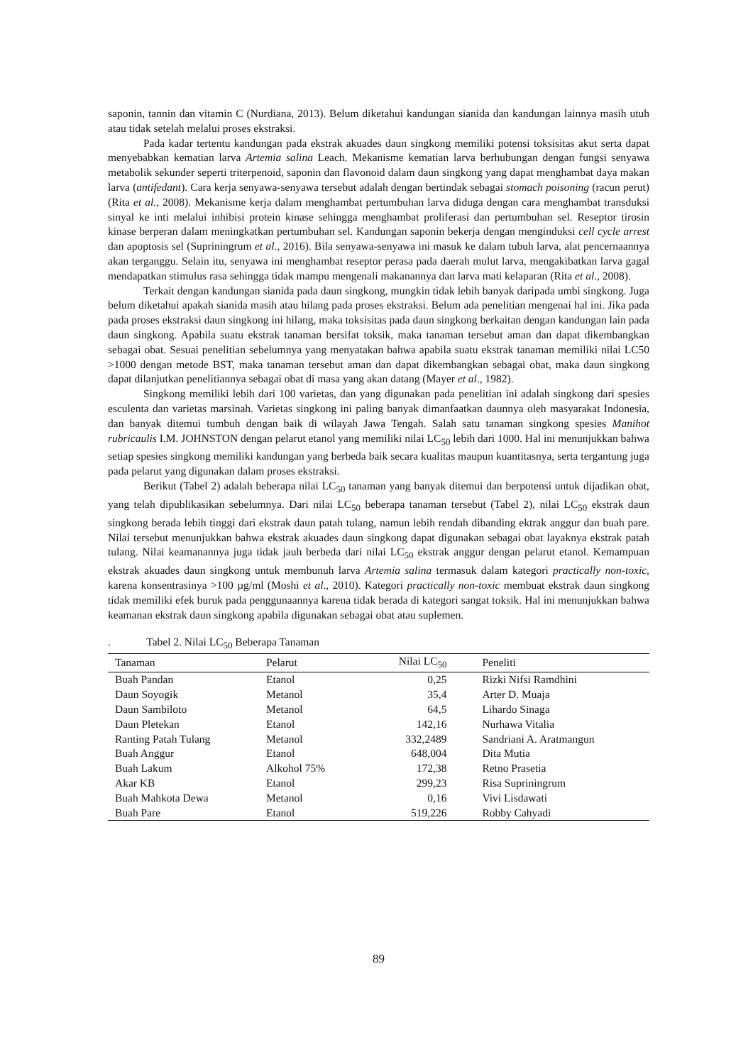saponin, tannin dan vitamin C (Nurdiana, 2013). Belum diketahui kandungan sianida dan kandungan lainnya masih utuh atau tidak setelah melalui proses ekstraksi.
Pada kadar tertentu kandungan pada ekstrak akuades daun singkong memiliki potensi toksisitas akut serta dapat menyebabkan kematian larva Artemia salina Leach. Mekanisme kematian larva berhubungan dengan fungsi senyawa metabolik sekunder seperti triterpenoid, saponin dan flavonoid dalam daun singkong yang dapat menghambat daya makan larva (antifedant). Cara kerja senyawa-senyawa tersebut adalah dengan bertindak sebagai stomach poisoning (racun perut) (Rita et al., 2008). Mekanisme kerja dalam menghambat pertumbuhan larva diduga dengan cara menghambat transduksi sinyal ke inti melalui inhibisi protein kinase sehingga menghambat proliferasi dan pertumbuhan sel. Reseptor tirosin kinase berperan dalam meningkatkan pertumbuhan sel. Kandungan saponin bekerja dengan menginduksi cell cycle arrest dan apoptosis sel (Supriningrum et al., 2016). Bila senyawa-senyawa ini masuk ke dalam tubuh larva, alat pencernaannya akan terganggu. Selain itu, senyawa ini menghambat reseptor perasa pada daerah mulut larva, mengakibatkan larva gagal mendapatkan stimulus rasa sehingga tidak mampu mengenali makanannya dan larva mati kelaparan (Rita et al., 2008).
Terkait dengan kandungan sianida pada daun singkong, mungkin tidak lebih banyak daripada umbi singkong. Juga belum diketahui apakah sianida masih atau hilang pada proses ekstraksi. Belum ada penelitian mengenai hal ini. Jika pada pada proses ekstraksi daun singkong ini hilang, maka toksisitas pada daun singkong berkaitan dengan kandungan lain pada daun singkong. Apabila suatu ekstrak tanaman bersifat toksik, maka tanaman tersebut aman dan dapat dikembangkan sebagai obat. Sesuai penelitian sebelumnya yang menyatakan bahwa apabila suatu ekstrak tanaman memiliki nilai LC50 >1000 dengan metode BST, maka tanaman tersebut aman dan dapat dikembangkan sebagai obat, maka daun singkong dapat dilanjutkan penelitiannya sebagai obat di masa yang akan datang (Mayer et al., 1982).
Singkong memiliki lebih dari 100 varietas, dan yang digunakan pada penelitian ini adalah singkong dari spesies esculenta dan varietas marsinah. Varietas singkong ini paling banyak dimanfaatkan daunnya oleh masyarakat Indonesia, dan banyak ditemui tumbuh dengan baik di wilayah Jawa Tengah. Salah satu tanaman singkong spesies Manihot rubricaulis I.M. JOHNSTON dengan pelarut etanol yang memiliki nilai LC<sub>50</sub> lebih dari 1000. Hal ini menunjukkan bahwa setiap spesies singkong memiliki kandungan yang berbeda baik secara kualitas maupun kuantitasnya, serta tergantung juga pada pelarut yang digunakan dalam proses ekstraksi.
Berikut (Tabel 2) adalah beberapa nilai LC<sub>50</sub> tanaman yang banyak ditemui dan berpotensi untuk dijadikan obat, yang telah dipublikasikan sebelumnya. Dari nilai LC<sub>50</sub> beberapa tanaman tersebut (Tabel 2), nilai LC<sub>50</sub> ekstrak daun singkong berada lebih tinggi dari ekstrak daun patah tulang, namun lebih rendah dibanding ektrak anggur dan buah pare. Nilai tersebut menunjukkan bahwa ekstrak akuades daun singkong dapat digunakan sebagai obat layaknya ekstrak patah tulang. Nilai keamanannya juga tidak jauh berbeda dari nilai LC<sub>50</sub> ekstrak anggur dengan pelarut etanol. Kemampuan ekstrak akuades daun singkong untuk membunuh larva Artemia salina termasuk dalam kategori practically non-toxic, karena konsentrasinya >100 µg/ml (Moshi et al., 2010). Kategori practically non-toxic membuat ekstrak daun singkong tidak memiliki efek buruk pada penggunaannya karena tidak berada di kategori sangat toksik. Hal ini menunjukkan bahwa keamanan ekstrak daun singkong apabila digunakan sebagai obat atau suplemen.
. Tabel 2. Nilai LC<sub>50</sub> Beberapa Tanaman
| Tanaman | Pelarut | Nilai LC<sub>50</sub> | Peneliti |
| --- | --- | --- | --- |
| Buah Pandan | Etanol | 0,25 | Rizki Nifsi Ramdhini |
| Daun Soyogik | Metanol | 35,4 | Arter D. Muaja |
| Daun Sambiloto | Metanol | 64,5 | Lihardo Sinaga |
| Daun Pletekan | Etanol | 142,16 | Nurhawa Vitalia |
| Ranting Patah Tulang | Metanol | 332,2489 | Sandriani A. Aratmangun |
| Buah Anggur | Etanol | 648,004 | Dita Mutia |
| Buah Lakum | Alkohol 75% | 172,38 | Retno Prasetia |
| Akar KB | Etanol | 299,23 | Risa Supriningrum |
| Buah Mahkota Dewa | Metanol | 0,16 | Vivi Lisdawati |
| Buah Pare | Etanol | 519,226 | Robby Cahyadi |
89